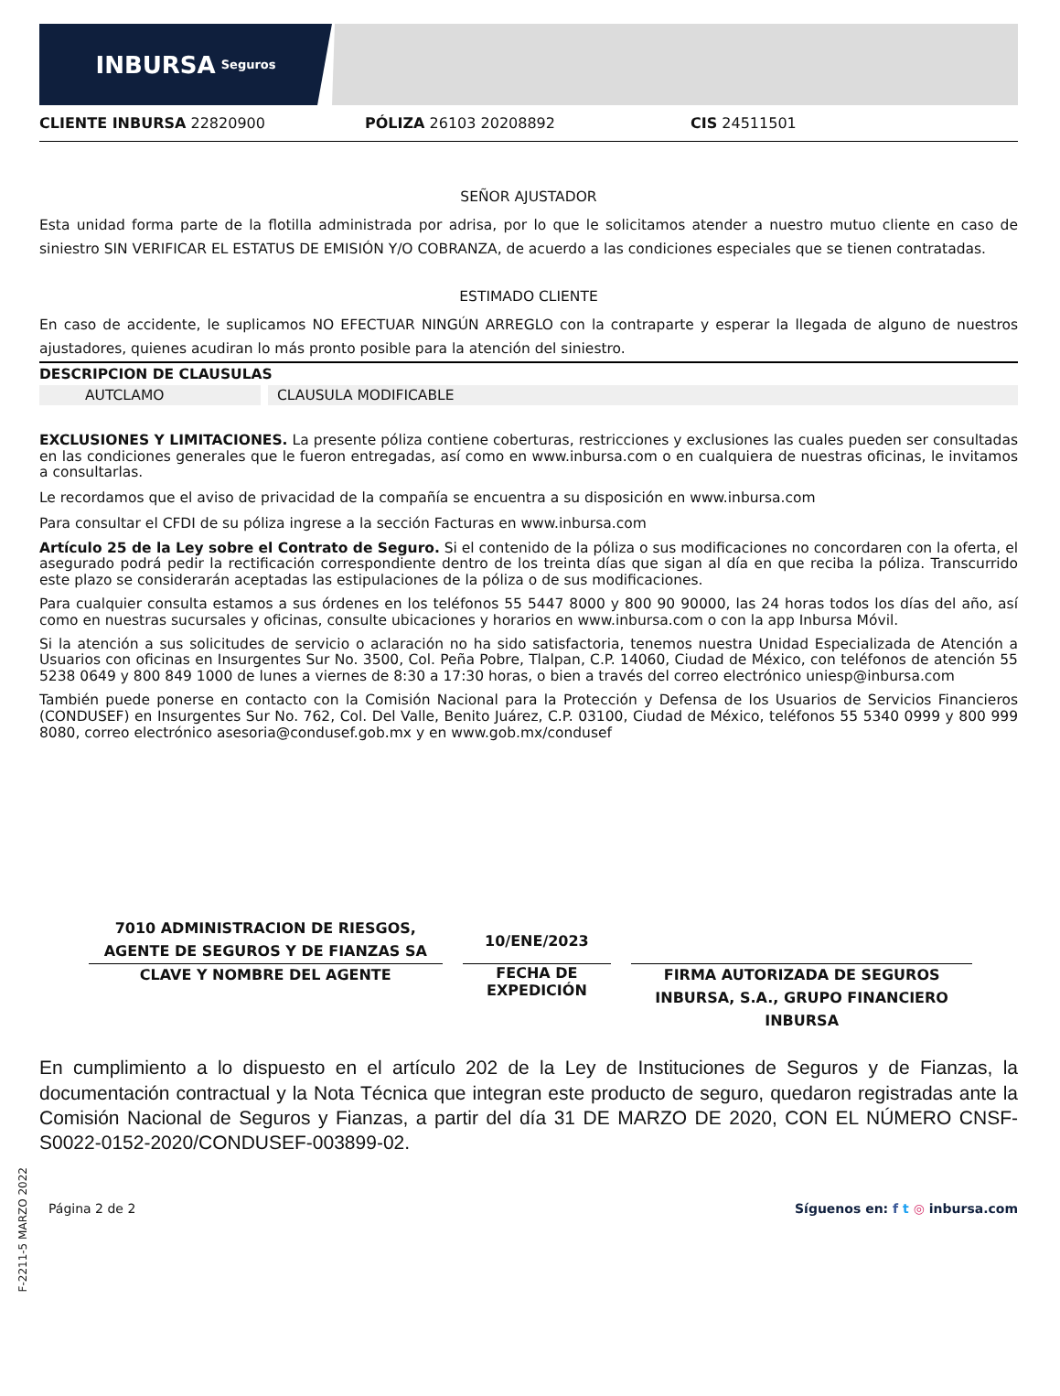INBURSA Seguros
CLIENTE INBURSA 22820900 PÓLIZA 26103 20208892 CIS 24511501
SEÑOR AJUSTADOR
Esta unidad forma parte de la flotilla administrada por adrisa, por lo que le solicitamos atender a nuestro mutuo cliente en caso de siniestro SIN VERIFICAR EL ESTATUS DE EMISIÓN Y/O COBRANZA, de acuerdo a las condiciones especiales que se tienen contratadas.
ESTIMADO CLIENTE
En caso de accidente, le suplicamos NO EFECTUAR NINGÚN ARREGLO con la contraparte y esperar la llegada de alguno de nuestros ajustadores, quienes acudiran lo más pronto posible para la atención del siniestro.
DESCRIPCION DE CLAUSULAS
| AUTCLAMO | | CLAUSULA MODIFICABLE |
EXCLUSIONES Y LIMITACIONES. La presente póliza contiene coberturas, restricciones y exclusiones las cuales pueden ser consultadas en las condiciones generales que le fueron entregadas, así como en www.inbursa.com o en cualquiera de nuestras oficinas, le invitamos a consultarlas.
Le recordamos que el aviso de privacidad de la compañía se encuentra a su disposición en www.inbursa.com
Para consultar el CFDI de su póliza ingrese a la sección Facturas en www.inbursa.com
Artículo 25 de la Ley sobre el Contrato de Seguro. Si el contenido de la póliza o sus modificaciones no concordaren con la oferta, el asegurado podrá pedir la rectificación correspondiente dentro de los treinta días que sigan al día en que reciba la póliza. Transcurrido este plazo se considerarán aceptadas las estipulaciones de la póliza o de sus modificaciones.
Para cualquier consulta estamos a sus órdenes en los teléfonos 55 5447 8000 y 800 90 90000, las 24 horas todos los días del año, así como en nuestras sucursales y oficinas, consulte ubicaciones y horarios en www.inbursa.com o con la app Inbursa Móvil.
Si la atención a sus solicitudes de servicio o aclaración no ha sido satisfactoria, tenemos nuestra Unidad Especializada de Atención a Usuarios con oficinas en Insurgentes Sur No. 3500, Col. Peña Pobre, Tlalpan, C.P. 14060, Ciudad de México, con teléfonos de atención 55 5238 0649 y 800 849 1000 de lunes a viernes de 8:30 a 17:30 horas, o bien a través del correo electrónico uniesp@inbursa.com
También puede ponerse en contacto con la Comisión Nacional para la Protección y Defensa de los Usuarios de Servicios Financieros (CONDUSEF) en Insurgentes Sur No. 762, Col. Del Valle, Benito Juárez, C.P. 03100, Ciudad de México, teléfonos 55 5340 0999 y 800 999 8080, correo electrónico asesoria@condusef.gob.mx y en www.gob.mx/condusef
| 7010 ADMINISTRACION DE RIESGOS, AGENTE DE SEGUROS Y DE FIANZAS SA | | 10/ENE/2023 | | |
| CLAVE Y NOMBRE DEL AGENTE | | FECHA DE EXPEDICIÓN | | FIRMA AUTORIZADA DE SEGUROS INBURSA, S.A., GRUPO FINANCIERO INBURSA |
En cumplimiento a lo dispuesto en el artículo 202 de la Ley de Instituciones de Seguros y de Fianzas, la documentación contractual y la Nota Técnica que integran este producto de seguro, quedaron registradas ante la Comisión Nacional de Seguros y Fianzas, a partir del día 31 DE MARZO DE 2020, CON EL NÚMERO CNSF-S0022-0152-2020/CONDUSEF-003899-02.
Página 2 de 2 Síguenos en: f t ◎ inbursa.com
F-2211-5 MARZO 2022